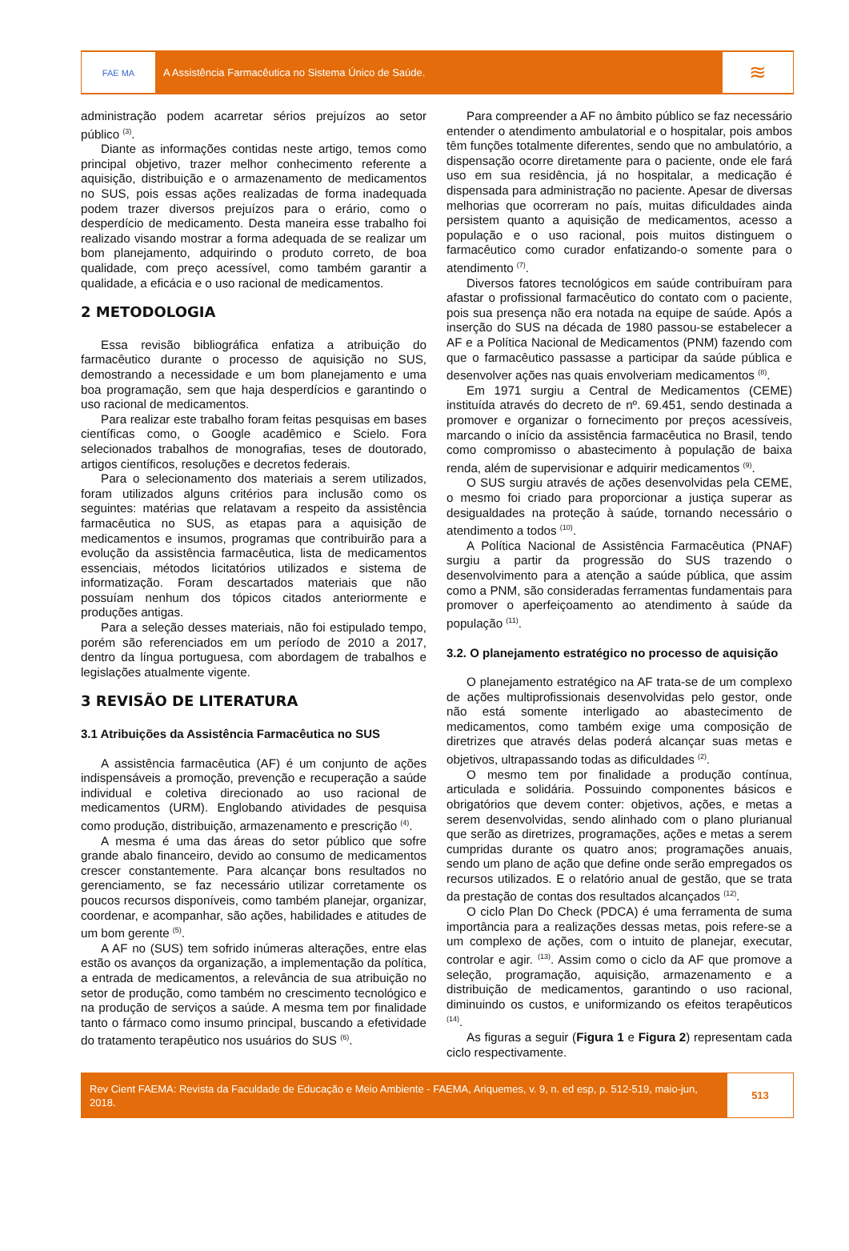FAE MA
A Assistência Farmacêutica no Sistema Único de Saúde.
≋
administração podem acarretar sérios prejuízos ao setor público <sup>(3)</sup>.
Diante as informações contidas neste artigo, temos como principal objetivo, trazer melhor conhecimento referente a aquisição, distribuição e o armazenamento de medicamentos no SUS, pois essas ações realizadas de forma inadequada podem trazer diversos prejuízos para o erário, como o desperdício de medicamento. Desta maneira esse trabalho foi realizado visando mostrar a forma adequada de se realizar um bom planejamento, adquirindo o produto correto, de boa qualidade, com preço acessível, como também garantir a qualidade, a eficácia e o uso racional de medicamentos.
2 METODOLOGIA
Essa revisão bibliográfica enfatiza a atribuição do farmacêutico durante o processo de aquisição no SUS, demostrando a necessidade e um bom planejamento e uma boa programação, sem que haja desperdícios e garantindo o uso racional de medicamentos.
Para realizar este trabalho foram feitas pesquisas em bases científicas como, o Google acadêmico e Scielo. Fora selecionados trabalhos de monografias, teses de doutorado, artigos científicos, resoluções e decretos federais.
Para o selecionamento dos materiais a serem utilizados, foram utilizados alguns critérios para inclusão como os seguintes: matérias que relatavam a respeito da assistência farmacêutica no SUS, as etapas para a aquisição de medicamentos e insumos, programas que contribuirão para a evolução da assistência farmacêutica, lista de medicamentos essenciais, métodos licitatórios utilizados e sistema de informatização. Foram descartados materiais que não possuíam nenhum dos tópicos citados anteriormente e produções antigas.
Para a seleção desses materiais, não foi estipulado tempo, porém são referenciados em um período de 2010 a 2017, dentro da língua portuguesa, com abordagem de trabalhos e legislações atualmente vigente.
3 REVISÃO DE LITERATURA
3.1 Atribuições da Assistência Farmacêutica no SUS
A assistência farmacêutica (AF) é um conjunto de ações indispensáveis a promoção, prevenção e recuperação a saúde individual e coletiva direcionado ao uso racional de medicamentos (URM). Englobando atividades de pesquisa como produção, distribuição, armazenamento e prescrição <sup>(4)</sup>.
A mesma é uma das áreas do setor público que sofre grande abalo financeiro, devido ao consumo de medicamentos crescer constantemente. Para alcançar bons resultados no gerenciamento, se faz necessário utilizar corretamente os poucos recursos disponíveis, como também planejar, organizar, coordenar, e acompanhar, são ações, habilidades e atitudes de um bom gerente <sup>(5)</sup>.
A AF no (SUS) tem sofrido inúmeras alterações, entre elas estão os avanços da organização, a implementação da política, a entrada de medicamentos, a relevância de sua atribuição no setor de produção, como também no crescimento tecnológico e na produção de serviços a saúde. A mesma tem por finalidade tanto o fármaco como insumo principal, buscando a efetividade do tratamento terapêutico nos usuários do SUS <sup>(6)</sup>.
Para compreender a AF no âmbito público se faz necessário entender o atendimento ambulatorial e o hospitalar, pois ambos têm funções totalmente diferentes, sendo que no ambulatório, a dispensação ocorre diretamente para o paciente, onde ele fará uso em sua residência, já no hospitalar, a medicação é dispensada para administração no paciente. Apesar de diversas melhorias que ocorreram no país, muitas dificuldades ainda persistem quanto a aquisição de medicamentos, acesso a população e o uso racional, pois muitos distinguem o farmacêutico como curador enfatizando-o somente para o atendimento <sup>(7)</sup>.
Diversos fatores tecnológicos em saúde contribuíram para afastar o profissional farmacêutico do contato com o paciente, pois sua presença não era notada na equipe de saúde. Após a inserção do SUS na década de 1980 passou-se estabelecer a AF e a Política Nacional de Medicamentos (PNM) fazendo com que o farmacêutico passasse a participar da saúde pública e desenvolver ações nas quais envolveriam medicamentos <sup>(8)</sup>.
Em 1971 surgiu a Central de Medicamentos (CEME) instituída através do decreto de nº. 69.451, sendo destinada a promover e organizar o fornecimento por preços acessíveis, marcando o início da assistência farmacêutica no Brasil, tendo como compromisso o abastecimento à população de baixa renda, além de supervisionar e adquirir medicamentos <sup>(9)</sup>.
O SUS surgiu através de ações desenvolvidas pela CEME, o mesmo foi criado para proporcionar a justiça superar as desigualdades na proteção à saúde, tornando necessário o atendimento a todos <sup>(10)</sup>.
A Política Nacional de Assistência Farmacêutica (PNAF) surgiu a partir da progressão do SUS trazendo o desenvolvimento para a atenção a saúde pública, que assim como a PNM, são consideradas ferramentas fundamentais para promover o aperfeiçoamento ao atendimento à saúde da população <sup>(11)</sup>.
3.2. O planejamento estratégico no processo de aquisição
O planejamento estratégico na AF trata-se de um complexo de ações multiprofissionais desenvolvidas pelo gestor, onde não está somente interligado ao abastecimento de medicamentos, como também exige uma composição de diretrizes que através delas poderá alcançar suas metas e objetivos, ultrapassando todas as dificuldades <sup>(2)</sup>.
O mesmo tem por finalidade a produção contínua, articulada e solidária. Possuindo componentes básicos e obrigatórios que devem conter: objetivos, ações, e metas a serem desenvolvidas, sendo alinhado com o plano plurianual que serão as diretrizes, programações, ações e metas a serem cumpridas durante os quatro anos; programações anuais, sendo um plano de ação que define onde serão empregados os recursos utilizados. E o relatório anual de gestão, que se trata da prestação de contas dos resultados alcançados <sup>(12)</sup>.
O ciclo Plan Do Check (PDCA) é uma ferramenta de suma importância para a realizações dessas metas, pois refere-se a um complexo de ações, com o intuito de planejar, executar, controlar e agir. <sup>(13)</sup>. Assim como o ciclo da AF que promove a seleção, programação, aquisição, armazenamento e a distribuição de medicamentos, garantindo o uso racional, diminuindo os custos, e uniformizando os efeitos terapêuticos <sup>(14)</sup>.
As figuras a seguir (Figura 1 e Figura 2) representam cada ciclo respectivamente.
Rev Cient FAEMA: Revista da Faculdade de Educação e Meio Ambiente - FAEMA, Ariquemes, v. 9, n. ed esp, p. 512-519, maio-jun, 2018.
513